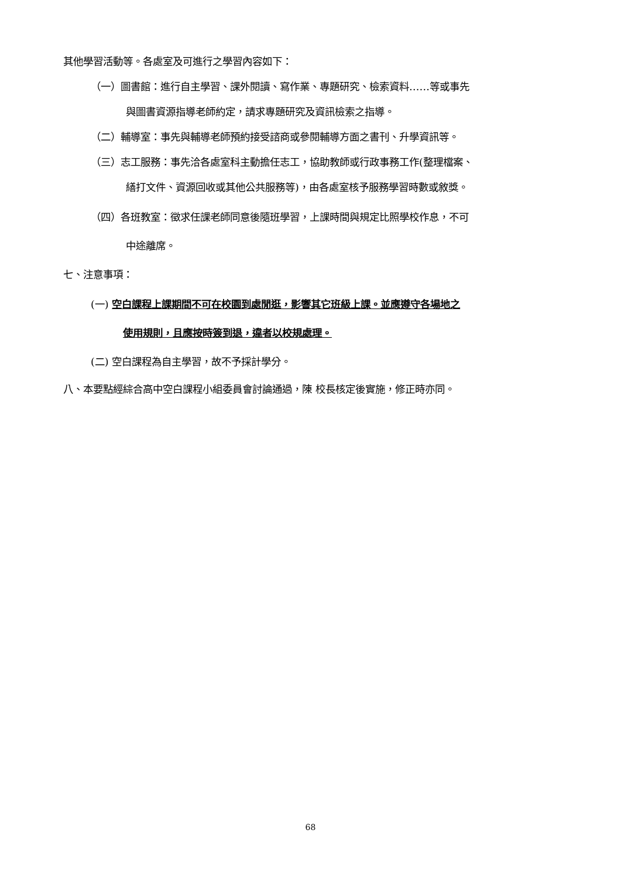其他學習活動等。各處室及可進行之學習內容如下：
（一）圖書館：進行自主學習、課外閱讀、寫作業、專題研究、檢索資料……等或事先
與圖書資源指導老師約定，請求專題研究及資訊檢索之指導。
（二）輔導室：事先與輔導老師預約接受諮商或參閱輔導方面之書刊、升學資訊等。
（三）志工服務：事先洽各處室科主動擔任志工，協助教師或行政事務工作(整理檔案、
繕打文件、資源回收或其他公共服務等)，由各處室核予服務學習時數或敘獎。
（四）各班教室：徵求任課老師同意後隨班學習，上課時間與規定比照學校作息，不可
中途離席。
七、注意事項：
(一) 空白課程上課期間不可在校園到處閒逛，影響其它班級上課。並應遵守各場地之
使用規則，且應按時簽到退，違者以校規處理。
(二) 空白課程為自主學習，故不予採計學分。
八、本要點經綜合高中空白課程小組委員會討論通過，陳 校長核定後實施，修正時亦同。
68